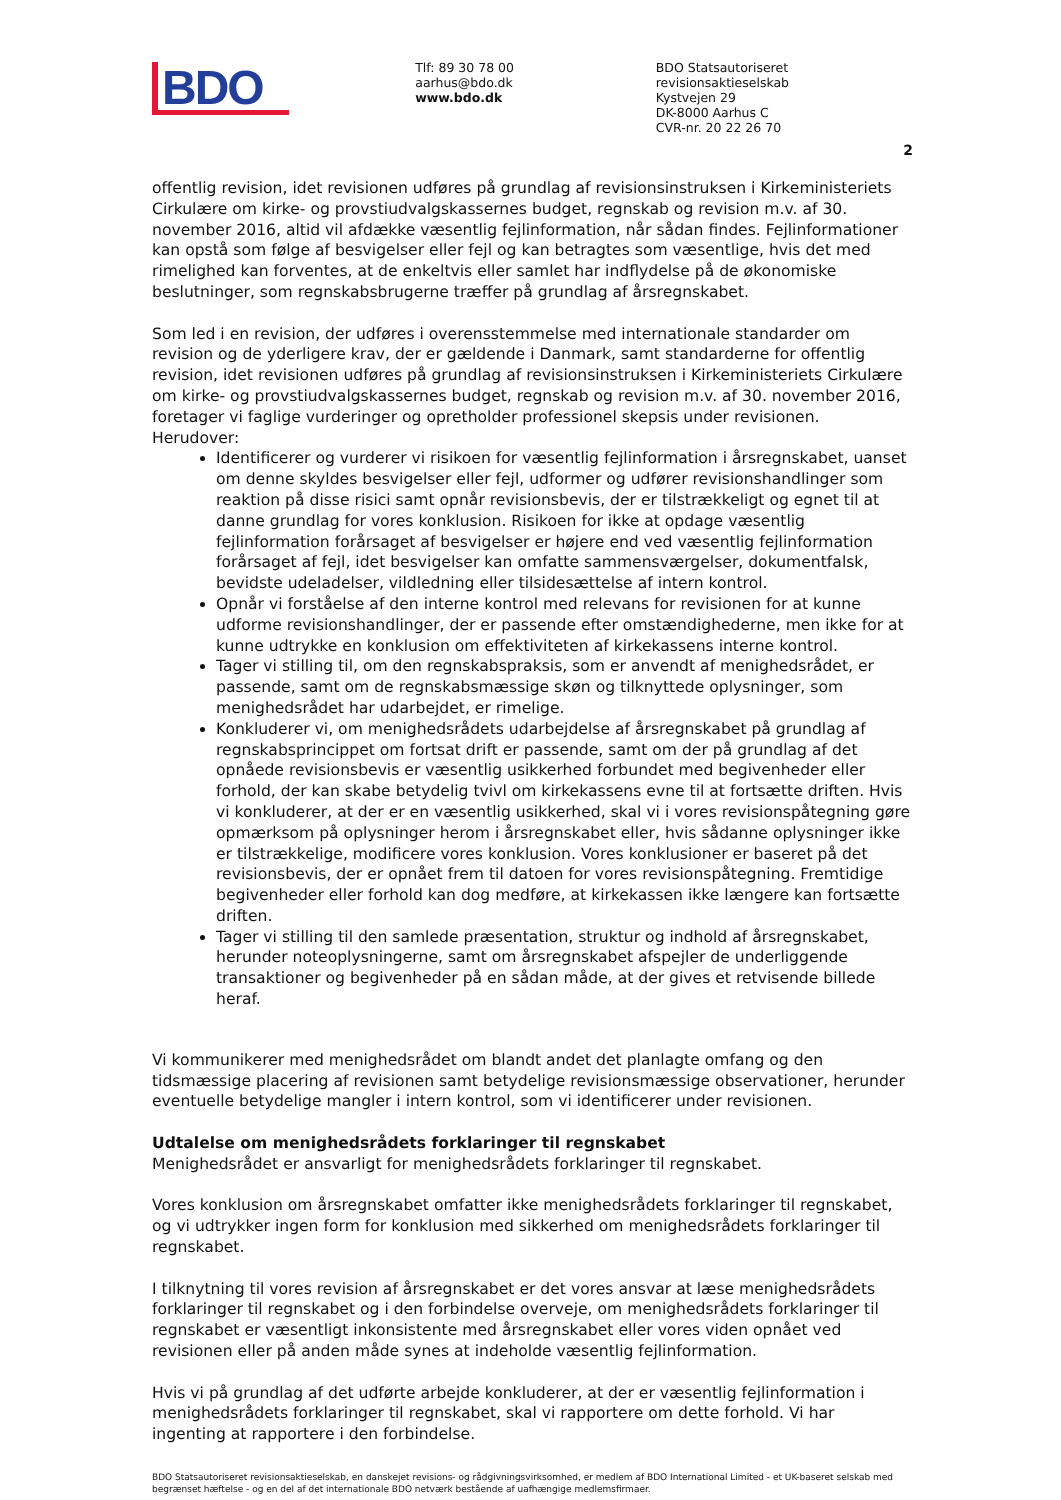BDO
Tlf: 89 30 78 00
aarhus@bdo.dk
www.bdo.dk
BDO Statsautoriseret revisionsaktieselskab
Kystvejen 29
DK-8000 Aarhus C
CVR-nr. 20 22 26 70
2
offentlig revision, idet revisionen udføres på grundlag af revisionsinstruksen i Kirkeministeriets Cirkulære om kirke- og provstiudvalgskassernes budget, regnskab og revision m.v. af 30. november 2016, altid vil afdække væsentlig fejlinformation, når sådan findes. Fejlinformationer kan opstå som følge af besvigelser eller fejl og kan betragtes som væsentlige, hvis det med rimelighed kan forventes, at de enkeltvis eller samlet har indflydelse på de økonomiske beslutninger, som regnskabsbrugerne træffer på grundlag af årsregnskabet.
Som led i en revision, der udføres i overensstemmelse med internationale standarder om revision og de yderligere krav, der er gældende i Danmark, samt standarderne for offentlig revision, idet revisionen udføres på grundlag af revisionsinstruksen i Kirkeministeriets Cirkulære om kirke- og provstiudvalgskassernes budget, regnskab og revision m.v. af 30. november 2016, foretager vi faglige vurderinger og opretholder professionel skepsis under revisionen. Herudover:
Identificerer og vurderer vi risikoen for væsentlig fejlinformation i årsregnskabet, uanset om denne skyldes besvigelser eller fejl, udformer og udfører revisionshandlinger som reaktion på disse risici samt opnår revisionsbevis, der er tilstrækkeligt og egnet til at danne grundlag for vores konklusion. Risikoen for ikke at opdage væsentlig fejlinformation forårsaget af besvigelser er højere end ved væsentlig fejlinformation forårsaget af fejl, idet besvigelser kan omfatte sammensværgelser, dokumentfalsk, bevidste udeladelser, vildledning eller tilsidesættelse af intern kontrol.
Opnår vi forståelse af den interne kontrol med relevans for revisionen for at kunne udforme revisionshandlinger, der er passende efter omstændighederne, men ikke for at kunne udtrykke en konklusion om effektiviteten af kirkekassens interne kontrol.
Tager vi stilling til, om den regnskabspraksis, som er anvendt af menighedsrådet, er passende, samt om de regnskabsmæssige skøn og tilknyttede oplysninger, som menighedsrådet har udarbejdet, er rimelige.
Konkluderer vi, om menighedsrådets udarbejdelse af årsregnskabet på grundlag af regnskabsprincippet om fortsat drift er passende, samt om der på grundlag af det opnåede revisionsbevis er væsentlig usikkerhed forbundet med begivenheder eller forhold, der kan skabe betydelig tvivl om kirkekassens evne til at fortsætte driften. Hvis vi konkluderer, at der er en væsentlig usikkerhed, skal vi i vores revisionspåtegning gøre opmærksom på oplysninger herom i årsregnskabet eller, hvis sådanne oplysninger ikke er tilstrækkelige, modificere vores konklusion. Vores konklusioner er baseret på det revisionsbevis, der er opnået frem til datoen for vores revisionspåtegning. Fremtidige begivenheder eller forhold kan dog medføre, at kirkekassen ikke længere kan fortsætte driften.
Tager vi stilling til den samlede præsentation, struktur og indhold af årsregnskabet, herunder noteoplysningerne, samt om årsregnskabet afspejler de underliggende transaktioner og begivenheder på en sådan måde, at der gives et retvisende billede heraf.
Vi kommunikerer med menighedsrådet om blandt andet det planlagte omfang og den tidsmæssige placering af revisionen samt betydelige revisionsmæssige observationer, herunder eventuelle betydelige mangler i intern kontrol, som vi identificerer under revisionen.
Udtalelse om menighedsrådets forklaringer til regnskabet
Menighedsrådet er ansvarligt for menighedsrådets forklaringer til regnskabet.
Vores konklusion om årsregnskabet omfatter ikke menighedsrådets forklaringer til regnskabet, og vi udtrykker ingen form for konklusion med sikkerhed om menighedsrådets forklaringer til regnskabet.
I tilknytning til vores revision af årsregnskabet er det vores ansvar at læse menighedsrådets forklaringer til regnskabet og i den forbindelse overveje, om menighedsrådets forklaringer til regnskabet er væsentligt inkonsistente med årsregnskabet eller vores viden opnået ved revisionen eller på anden måde synes at indeholde væsentlig fejlinformation.
Hvis vi på grundlag af det udførte arbejde konkluderer, at der er væsentlig fejlinformation i menighedsrådets forklaringer til regnskabet, skal vi rapportere om dette forhold. Vi har ingenting at rapportere i den forbindelse.
BDO Statsautoriseret revisionsaktieselskab, en danskejet revisions- og rådgivningsvirksomhed, er medlem af BDO International Limited - et UK-baseret selskab med begrænset hæftelse - og en del af det internationale BDO netværk bestående af uafhængige medlemsfirmaer.